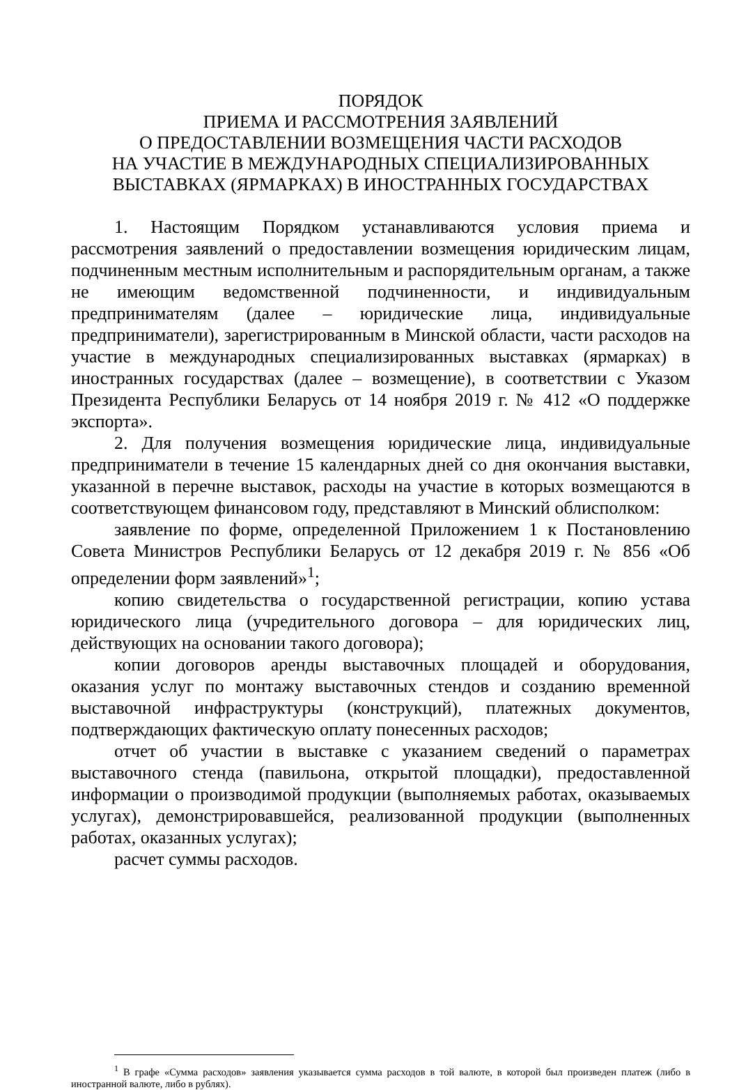ПОРЯДОК
ПРИЕМА И РАССМОТРЕНИЯ ЗАЯВЛЕНИЙ
О ПРЕДОСТАВЛЕНИИ ВОЗМЕЩЕНИЯ ЧАСТИ РАСХОДОВ
НА УЧАСТИЕ В МЕЖДУНАРОДНЫХ СПЕЦИАЛИЗИРОВАННЫХ
ВЫСТАВКАХ (ЯРМАРКАХ) В ИНОСТРАННЫХ ГОСУДАРСТВАХ
1. Настоящим Порядком устанавливаются условия приема и рассмотрения заявлений о предоставлении возмещения юридическим лицам, подчиненным местным исполнительным и распорядительным органам, а также не имеющим ведомственной подчиненности, и индивидуальным предпринимателям (далее – юридические лица, индивидуальные предприниматели), зарегистрированным в Минской области, части расходов на участие в международных специализированных выставках (ярмарках) в иностранных государствах (далее – возмещение), в соответствии с Указом Президента Республики Беларусь от 14 ноября 2019 г. № 412 «О поддержке экспорта».
2. Для получения возмещения юридические лица, индивидуальные предприниматели в течение 15 календарных дней со дня окончания выставки, указанной в перечне выставок, расходы на участие в которых возмещаются в соответствующем финансовом году, представляют в Минский облисполком:
заявление по форме, определенной Приложением 1 к Постановлению Совета Министров Республики Беларусь от 12 декабря 2019 г. № 856 «Об определении форм заявлений»<sup>1</sup>;
копию свидетельства о государственной регистрации, копию устава юридического лица (учредительного договора – для юридических лиц, действующих на основании такого договора);
копии договоров аренды выставочных площадей и оборудования, оказания услуг по монтажу выставочных стендов и созданию временной выставочной инфраструктуры (конструкций), платежных документов, подтверждающих фактическую оплату понесенных расходов;
отчет об участии в выставке с указанием сведений о параметрах выставочного стенда (павильона, открытой площадки), предоставленной информации о производимой продукции (выполняемых работах, оказываемых услугах), демонстрировавшейся, реализованной продукции (выполненных работах, оказанных услугах);
расчет суммы расходов.
<sup>1</sup> В графе «Сумма расходов» заявления указывается сумма расходов в той валюте, в которой был произведен платеж (либо в иностранной валюте, либо в рублях).